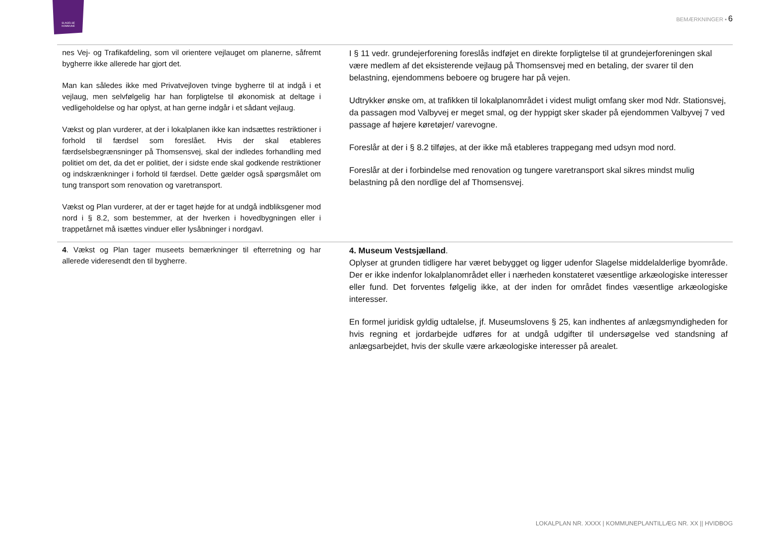SLAGELSE
KOMMUNE
BEMÆRKNINGER ▪ 6
| nes Vej- og Trafikafdeling, som vil orientere vejlauget om planerne, såfremt bygherre ikke allerede har gjort det. Man kan således ikke med Privatvejloven tvinge bygherre til at indgå i et vejlaug, men selvfølgelig har han forpligtelse til økonomisk at deltage i vedligeholdelse og har oplyst, at han gerne indgår i et sådant vejlaug. Vækst og plan vurderer, at der i lokalplanen ikke kan indsættes restriktioner i forhold til færdsel som foreslået. Hvis der skal etableres færdselsbegrænsninger på Thomsensvej, skal der indledes forhandling med politiet om det, da det er politiet, der i sidste ende skal godkende restriktioner og indskrænkninger i forhold til færdsel. Dette gælder også spørgsmålet om tung transport som renovation og varetransport. Vækst og Plan vurderer, at der er taget højde for at undgå indbliksgener mod nord i § 8.2, som bestemmer, at der hverken i hovedbygningen eller i trappetårnet må isættes vinduer eller lysåbninger i nordgavl. | I § 11 vedr. grundejerforening foreslås indføjet en direkte forpligtelse til at grundejerforeningen skal være medlem af det eksisterende vejlaug på Thomsensvej med en betaling, der svarer til den belastning, ejendommens beboere og brugere har på vejen. Udtrykker ønske om, at trafikken til lokalplanområdet i videst muligt omfang sker mod Ndr. Stationsvej, da passagen mod Valbyvej er meget smal, og der hyppigt sker skader på ejendommen Valbyvej 7 ved passage af højere køretøjer/ varevogne. Foreslår at der i § 8.2 tilføjes, at der ikke må etableres trappegang med udsyn mod nord. Foreslår at der i forbindelse med renovation og tungere varetransport skal sikres mindst mulig belastning på den nordlige del af Thomsensvej. |
| 4 . Vækst og Plan tager museets bemærkninger til efterretning og har allerede videresendt den til bygherre. | 4. Museum Vestsjælland . Oplyser at grunden tidligere har været bebygget og ligger udenfor Slagelse middelalderlige byområde. Der er ikke indenfor lokalplanområdet eller i nærheden konstateret væsentlige arkæologiske interesser eller fund. Det forventes følgelig ikke, at der inden for området findes væsentlige arkæologiske interesser. En formel juridisk gyldig udtalelse, jf. Museumslovens § 25, kan indhentes af anlægsmyndigheden for hvis regning et jordarbejde udføres for at undgå udgifter til undersøgelse ved standsning af anlægsarbejdet, hvis der skulle være arkæologiske interesser på arealet. |
LOKALPLAN NR. XXXX | KOMMUNEPLANTILLÆG NR. XX || HVIDBOG